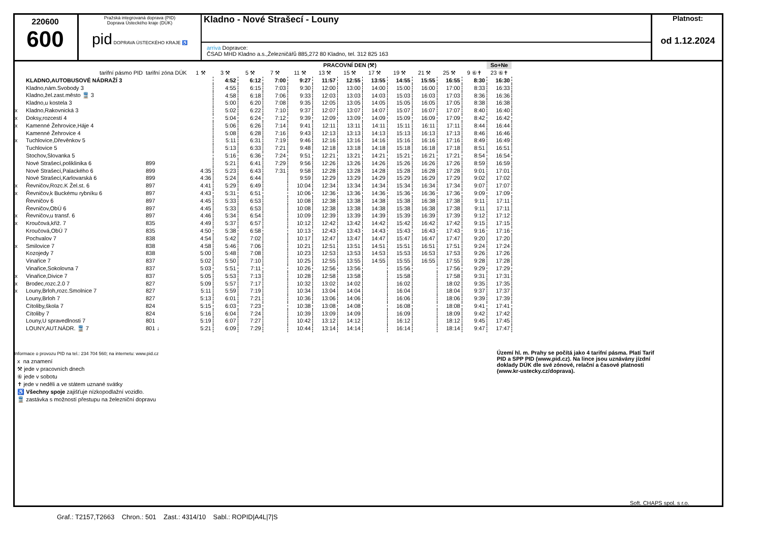220600
600
Pražská integrovaná doprava (PID)
Doprava Ústeckého kraje (DÚK)
pid DOPRAVA ÚSTECKÉHO KRAJE ♿
Kladno - Nové Strašecí - Louny
arriva Dopravce:
ČSAD MHD Kladno a.s.,Železničářů 885,272 80 Kladno, tel. 312 825 163
Platnost:
od 1.12.2024
| | | | | PRACOVNÍ DEN (⚒) | | | | | | | | | | | So+Ne |
| --- | --- | --- | --- | --- | --- | --- | --- | --- | --- | --- | --- | --- | --- | --- | --- |
| | tarifní pásmo PID | tarifní zóna DÚK | 1 ⚒ | 3 ⚒ | 5 ⚒ | 7 ⚒ | 11 ⚒ | 13 ⚒ | 15 ⚒ | 17 ⚒ | 19 ⚒ | 21 ⚒ | 25 ⚒ | 9 ⑥✝ | 23 ⑥✝ |
| | KLADNO,AUTOBUSOVÉ NÁDRAŽÍ 3 | | | 4:52 | 6:12 | 7:00 | 9:27 | 11:57 | 12:55 | 13:55 | 14:55 | 15:55 | 16:55 | 8:30 | 16:30 |
| | Kladno,nám.Svobody 3 | | | 4:55 | 6:15 | 7:03 | 9:30 | 12:00 | 13:00 | 14:00 | 15:00 | 16:00 | 17:00 | 8:33 | 16:33 |
| | Kladno,žel.zast.město 🚆 3 | | | 4:58 | 6:18 | 7:06 | 9:33 | 12:03 | 13:03 | 14:03 | 15:03 | 16:03 | 17:03 | 8:36 | 16:36 |
| | Kladno,u kostela 3 | | | 5:00 | 6:20 | 7:08 | 9:35 | 12:05 | 13:05 | 14:05 | 15:05 | 16:05 | 17:05 | 8:38 | 16:38 |
| x | Kladno,Rakovnická 3 | | | 5:02 | 6:22 | 7:10 | 9:37 | 12:07 | 13:07 | 14:07 | 15:07 | 16:07 | 17:07 | 8:40 | 16:40 |
| x | Doksy,rozcestí 4 | | | 5:04 | 6:24 | 7:12 | 9:39 | 12:09 | 13:09 | 14:09 | 15:09 | 16:09 | 17:09 | 8:42 | 16:42 |
| x | Kamenné Žehrovice,Háje 4 | | | 5:06 | 6:26 | 7:14 | 9:41 | 12:11 | 13:11 | 14:11 | 15:11 | 16:11 | 17:11 | 8:44 | 16:44 |
| | Kamenné Žehrovice 4 | | | 5:08 | 6:28 | 7:16 | 9:43 | 12:13 | 13:13 | 14:13 | 15:13 | 16:13 | 17:13 | 8:46 | 16:46 |
| x | Tuchlovice,Dřevěnkov 5 | | | 5:11 | 6:31 | 7:19 | 9:46 | 12:16 | 13:16 | 14:16 | 15:16 | 16:16 | 17:16 | 8:49 | 16:49 |
| | Tuchlovice 5 | | | 5:13 | 6:33 | 7:21 | 9:48 | 12:18 | 13:18 | 14:18 | 15:18 | 16:18 | 17:18 | 8:51 | 16:51 |
| | Stochov,Slovanka 5 | | | 5:16 | 6:36 | 7:24 | 9:51 | 12:21 | 13:21 | 14:21 | 15:21 | 16:21 | 17:21 | 8:54 | 16:54 |
| | Nové Strašecí,poliklinika 6 | 899 | | 5:21 | 6:41 | 7:29 | 9:56 | 12:26 | 13:26 | 14:26 | 15:26 | 16:26 | 17:26 | 8:59 | 16:59 |
| | Nové Strašecí,Palackého 6 | 899 | 4:35 | 5:23 | 6:43 | 7:31 | 9:58 | 12:28 | 13:28 | 14:28 | 15:28 | 16:28 | 17:28 | 9:01 | 17:01 |
| | Nové Strašecí,Karlovarská 6 | 899 | 4:36 | 5:24 | 6:44 | | 9:59 | 12:29 | 13:29 | 14:29 | 15:29 | 16:29 | 17:29 | 9:02 | 17:02 |
| x | Řevničov,Rozc.K Žel.st. 6 | 897 | 4:41 | 5:29 | 6:49 | | 10:04 | 12:34 | 13:34 | 14:34 | 15:34 | 16:34 | 17:34 | 9:07 | 17:07 |
| x | Řevničov,k Buckému rybníku 6 | 897 | 4:43 | 5:31 | 6:51 | | 10:06 | 12:36 | 13:36 | 14:36 | 15:36 | 16:36 | 17:36 | 9:09 | 17:09 |
| | Řevničov 6 | 897 | 4:45 | 5:33 | 6:53 | | 10:08 | 12:38 | 13:38 | 14:38 | 15:38 | 16:38 | 17:38 | 9:11 | 17:11 |
| | Řevničov,ObÚ 6 | 897 | 4:45 | 5:33 | 6:53 | | 10:08 | 12:38 | 13:38 | 14:38 | 15:38 | 16:38 | 17:38 | 9:11 | 17:11 |
| x | Řevničov,u transf. 6 | 897 | 4:46 | 5:34 | 6:54 | | 10:09 | 12:39 | 13:39 | 14:39 | 15:39 | 16:39 | 17:39 | 9:12 | 17:12 |
| x | Kroučová,křiž. 7 | 835 | 4:49 | 5:37 | 6:57 | | 10:12 | 12:42 | 13:42 | 14:42 | 15:42 | 16:42 | 17:42 | 9:15 | 17:15 |
| | Kroučová,ObÚ 7 | 835 | 4:50 | 5:38 | 6:58 | | 10:13 | 12:43 | 13:43 | 14:43 | 15:43 | 16:43 | 17:43 | 9:16 | 17:16 |
| | Pochvalov 7 | 838 | 4:54 | 5:42 | 7:02 | | 10:17 | 12:47 | 13:47 | 14:47 | 15:47 | 16:47 | 17:47 | 9:20 | 17:20 |
| x | Smilovice 7 | 838 | 4:58 | 5:46 | 7:06 | | 10:21 | 12:51 | 13:51 | 14:51 | 15:51 | 16:51 | 17:51 | 9:24 | 17:24 |
| | Kozojedy 7 | 838 | 5:00 | 5:48 | 7:08 | | 10:23 | 12:53 | 13:53 | 14:53 | 15:53 | 16:53 | 17:53 | 9:26 | 17:26 |
| | Vinařice 7 | 837 | 5:02 | 5:50 | 7:10 | | 10:25 | 12:55 | 13:55 | 14:55 | 15:55 | 16:55 | 17:55 | 9:28 | 17:28 |
| | Vinařice,Sokolovna 7 | 837 | 5:03 | 5:51 | 7:11 | | 10:26 | 12:56 | 13:56 | | 15:56 | | 17:56 | 9:29 | 17:29 |
| x | Vinařice,Divice 7 | 837 | 5:05 | 5:53 | 7:13 | | 10:28 | 12:58 | 13:58 | | 15:58 | | 17:58 | 9:31 | 17:31 |
| x | Brodec,rozc.2.0 7 | 827 | 5:09 | 5:57 | 7:17 | | 10:32 | 13:02 | 14:02 | | 16:02 | | 18:02 | 9:35 | 17:35 |
| x | Louny,Brloh,rozc.Smolnice 7 | 827 | 5:11 | 5:59 | 7:19 | | 10:34 | 13:04 | 14:04 | | 16:04 | | 18:04 | 9:37 | 17:37 |
| | Louny,Brloh 7 | 827 | 5:13 | 6:01 | 7:21 | | 10:36 | 13:06 | 14:06 | | 16:06 | | 18:06 | 9:39 | 17:39 |
| | Cítoliby,škola 7 | 824 | 5:15 | 6:03 | 7:23 | | 10:38 | 13:08 | 14:08 | | 16:08 | | 18:08 | 9:41 | 17:41 |
| | Cítoliby 7 | 824 | 5:16 | 6:04 | 7:24 | | 10:39 | 13:09 | 14:09 | | 16:09 | | 18:09 | 9:42 | 17:42 |
| | Louny,U spravedlnosti 7 | 801 | 5:19 | 6:07 | 7:27 | | 10:42 | 13:12 | 14:12 | | 16:12 | | 18:12 | 9:45 | 17:45 |
| | LOUNY,AUT.NÁDR. 🚆 7 | 801 ↓ | 5:21 | 6:09 | 7:29 | | 10:44 | 13:14 | 14:14 | | 16:14 | | 18:14 | 9:47 | 17:47 |
Informace o provozu PID na tel.: 234 704 560; na internetu: www.pid.cz
x na znamení
⚒ jede v pracovních dnech
⑥ jede v sobotu
✝ jede v neděli a ve státem uznané svátky
♿ Všechny spoje zajišťuje nízkopodlažní vozidlo.
🚆 zastávka s možností přestupu na železniční dopravu
Území hl. m. Prahy se počítá jako 4 tarifní pásma. Platí Tarif PID a SPP PID (www.pid.cz). Na lince jsou uznávány jízdní doklady DÚK dle své zónové, relační a časové platnosti (www.kr-ustecky.cz/doprava).
Soft. CHAPS spol. s r.o.
Graf.: T2157,T2663 Chron.: 501 Zast.: 4314/10 Sabl.: ROPID|A4L|7|S